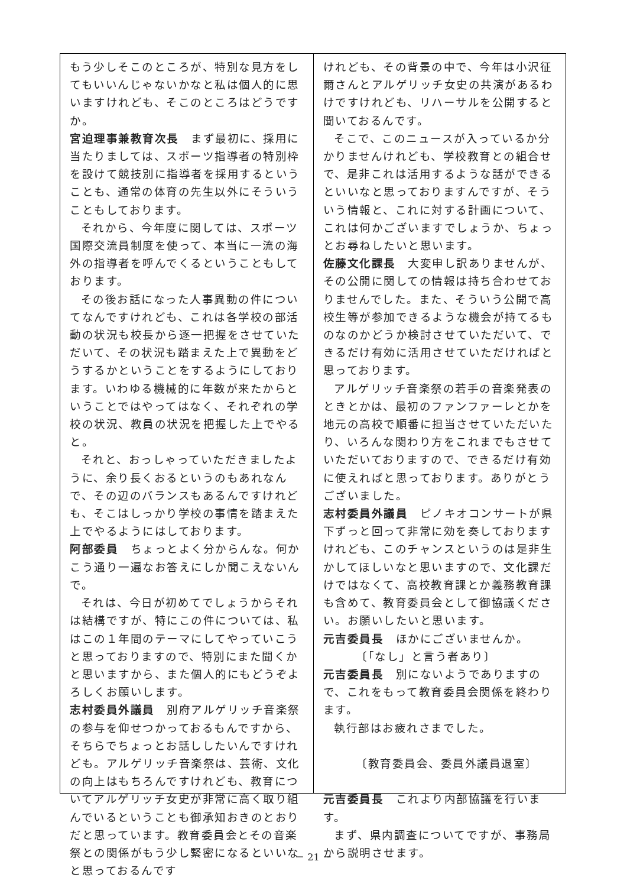もう少しそこのところが、特別な見方をしてもいいんじゃないかなと私は個人的に思いますけれども、そこのところはどうですか。
宮迫理事兼教育次長　まず最初に、採用に当たりましては、スポーツ指導者の特別枠を設けて競技別に指導者を採用するということも、通常の体育の先生以外にそういうこともしております。
それから、今年度に関しては、スポーツ国際交流員制度を使って、本当に一流の海外の指導者を呼んでくるということもしております。
その後お話になった人事異動の件についてなんですけれども、これは各学校の部活動の状況も校長から逐一把握をさせていただいて、その状況も踏まえた上で異動をどうするかということをするようにしております。いわゆる機械的に年数が来たからということではやってはなく、それぞれの学校の状況、教員の状況を把握した上でやると。
それと、おっしゃっていただきましたように、余り長くおるというのもあれなんで、その辺のバランスもあるんですけれども、そこはしっかり学校の事情を踏まえた上でやるようにはしております。
阿部委員　ちょっとよく分からんな。何かこう通り一遍なお答えにしか聞こえないんで。
それは、今日が初めてでしょうからそれは結構ですが、特にこの件については、私はこの１年間のテーマにしてやっていこうと思っておりますので、特別にまた聞くかと思いますから、また個人的にもどうぞよろしくお願いします。
志村委員外議員　別府アルゲリッチ音楽祭の参与を仰せつかっておるもんですから、そちらでちょっとお話ししたいんですけれども。アルゲリッチ音楽祭は、芸術、文化の向上はもちろんですけれども、教育についてアルゲリッチ女史が非常に高く取り組んでいるということも御承知おきのとおりだと思っています。教育委員会とその音楽祭との関係がもう少し緊密になるといいなと思っておるんです
けれども、その背景の中で、今年は小沢征爾さんとアルゲリッチ女史の共演があるわけですけれども、リハーサルを公開すると聞いておるんです。
そこで、このニュースが入っているか分かりませんけれども、学校教育との組合せで、是非これは活用するような話ができるといいなと思っておりますんですが、そういう情報と、これに対する計画について、これは何かございますでしょうか、ちょっとお尋ねしたいと思います。
佐藤文化課長　大変申し訳ありませんが、その公開に関しての情報は持ち合わせておりませんでした。また、そういう公開で高校生等が参加できるような機会が持てるものなのかどうか検討させていただいて、できるだけ有効に活用させていただければと思っております。
アルゲリッチ音楽祭の若手の音楽発表のときとかは、最初のファンファーレとかを地元の高校で順番に担当させていただいたり、いろんな関わり方をこれまでもさせていただいておりますので、できるだけ有効に使えればと思っております。ありがとうございました。
志村委員外議員　ピノキオコンサートが県下ずっと回って非常に効を奏しておりますけれども、このチャンスというのは是非生かしてほしいなと思いますので、文化課だけではなくて、高校教育課とか義務教育課も含めて、教育委員会として御協議ください。お願いしたいと思います。
元吉委員長　ほかにございませんか。
〔「なし」と言う者あり〕
元吉委員長　別にないようでありますので、これをもって教育委員会関係を終わります。
執行部はお疲れさまでした。
〔教育委員会、委員外議員退室〕
元吉委員長　これより内部協議を行います。
まず、県内調査についてですが、事務局から説明させます。
－ 21 －